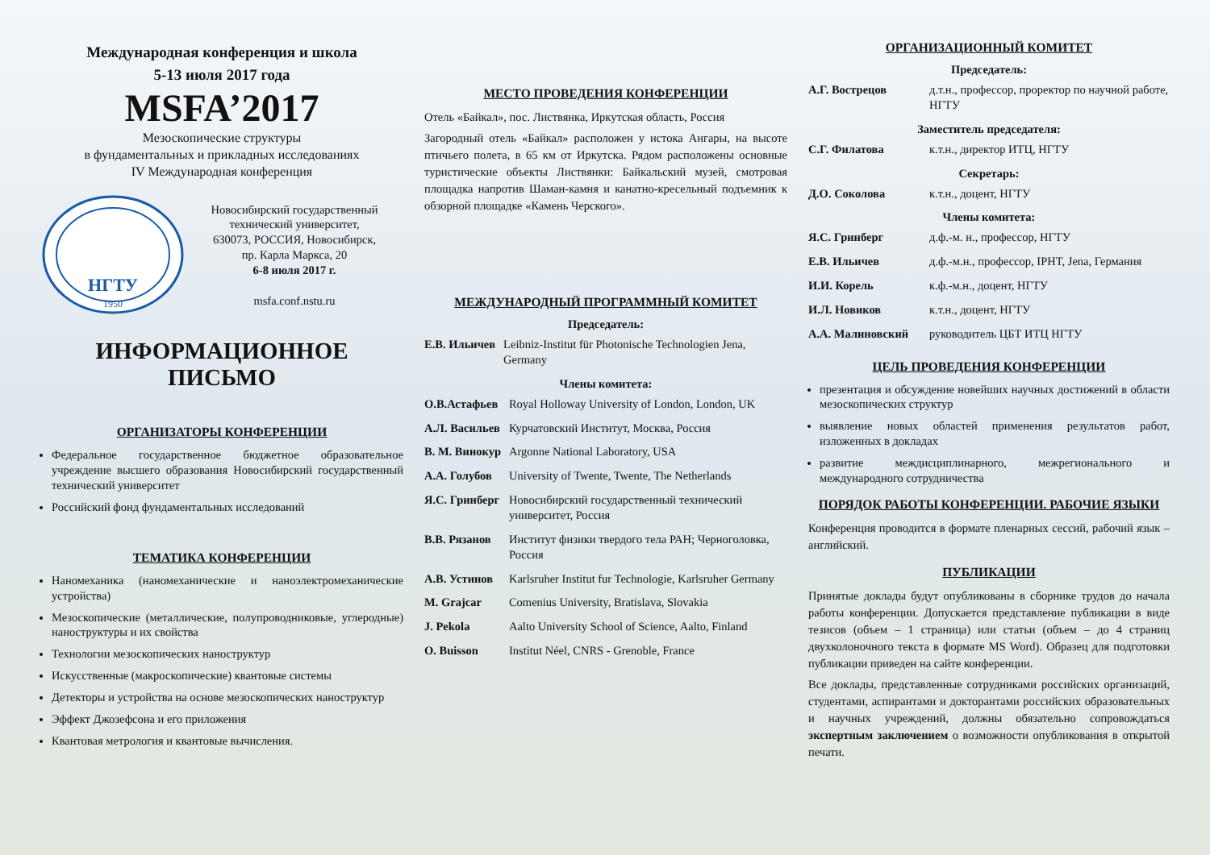Международная конференция и школа
5-13 июля 2017 года
MSFA’2017
Мезоскопические структуры
в фундаментальных и прикладных исследованиях
IV Международная конференция
НГТУ
1950
Новосибирский государственный технический университет,
630073, РОССИЯ, Новосибирск,
пр. Карла Маркса, 20
6-8 июля 2017 г.
msfa.conf.nstu.ru
ИНФОРМАЦИОННОЕ ПИСЬМО
ОРГАНИЗАТОРЫ КОНФЕРЕНЦИИ
Федеральное государственное бюджетное образовательное учреждение высшего образования Новосибирский государственный технический университет
Российский фонд фундаментальных исследований
ТЕМАТИКА КОНФЕРЕНЦИИ
Наномеханика (наномеханические и наноэлектромеханические устройства)
Мезоскопические (металлические, полупроводниковые, углеродные) наноструктуры и их свойства
Технологии мезоскопических наноструктур
Искусственные (макроскопические) квантовые системы
Детекторы и устройства на основе мезоскопических наноструктур
Эффект Джозефсона и его приложения
Квантовая метрология и квантовые вычисления.
МЕСТО ПРОВЕДЕНИЯ КОНФЕРЕНЦИИ
Отель «Байкал», пос. Листвянка, Иркутская область, Россия
Загородный отель «Байкал» расположен у истока Ангары, на высоте птичьего полета, в 65 км от Иркутска. Рядом расположены основные туристические объекты Листвянки: Байкальский музей, смотровая площадка напротив Шаман-камня и канатно-кресельный подъемник к обзорной площадке «Камень Черского».
МЕЖДУНАРОДНЫЙ ПРОГРАММНЫЙ КОМИТЕТ
Председатель:
| Е.В. Ильичев | Leibniz-Institut für Photonische Technologien Jena, Germany |
Члены комитета:
| О.В.Астафьев | Royal Holloway University of London, London, UK |
| А.Л. Васильев | Курчатовский Институт, Москва, Россия |
| В. М. Винокур | Argonne National Laboratory, USA |
| А.А. Голубов | University of Twente, Twente, The Netherlands |
| Я.С. Гринберг | Новосибирский государственный технический университет, Россия |
| В.В. Рязанов | Институт физики твердого тела РАН; Черноголовка, Россия |
| А.В. Устинов | Karlsruher Institut fur Technologie, Karlsruher Germany |
| M. Grajcar | Comenius University, Bratislava, Slovakia |
| J. Pekola | Aalto University School of Science, Aalto, Finland |
| O. Buisson | Institut Néel, CNRS - Grenoble, France |
ОРГАНИЗАЦИОННЫЙ КОМИТЕТ
Председатель:
| А.Г. Вострецов | д.т.н., профессор, проректор по научной работе, НГТУ |
Заместитель председателя:
| С.Г. Филатова | к.т.н., директор ИТЦ, НГТУ |
Секретарь:
| Д.О. Соколова | к.т.н., доцент, НГТУ |
Члены комитета:
| Я.С. Гринберг | д.ф.-м. н., профессор, НГТУ |
| Е.В. Ильичев | д.ф.-м.н., профессор, IPHT, Jena, Германия |
| И.И. Корель | к.ф.-м.н., доцент, НГТУ |
| И.Л. Новиков | к.т.н., доцент, НГТУ |
| А.А. Малиновский | руководитель ЦБТ ИТЦ НГТУ |
ЦЕЛЬ ПРОВЕДЕНИЯ КОНФЕРЕНЦИИ
презентация и обсуждение новейших научных достижений в области мезоскопических структур
выявление новых областей применения результатов работ, изложенных в докладах
развитие междисциплинарного, межрегионального и международного сотрудничества
ПОРЯДОК РАБОТЫ КОНФЕРЕНЦИИ. РАБОЧИЕ ЯЗЫКИ
Конференция проводится в формате пленарных сессий, рабочий язык – английский.
ПУБЛИКАЦИИ
Принятые доклады будут опубликованы в сборнике трудов до начала работы конференции. Допускается представление публикации в виде тезисов (объем – 1 страница) или статьи (объем – до 4 страниц двухколоночного текста в формате MS Word). Образец для подготовки публикации приведен на сайте конференции.
Все доклады, представленные сотрудниками российских организаций, студентами, аспирантами и докторантами российских образовательных и научных учреждений, должны обязательно сопровождаться экспертным заключением о возможности опубликования в открытой печати.